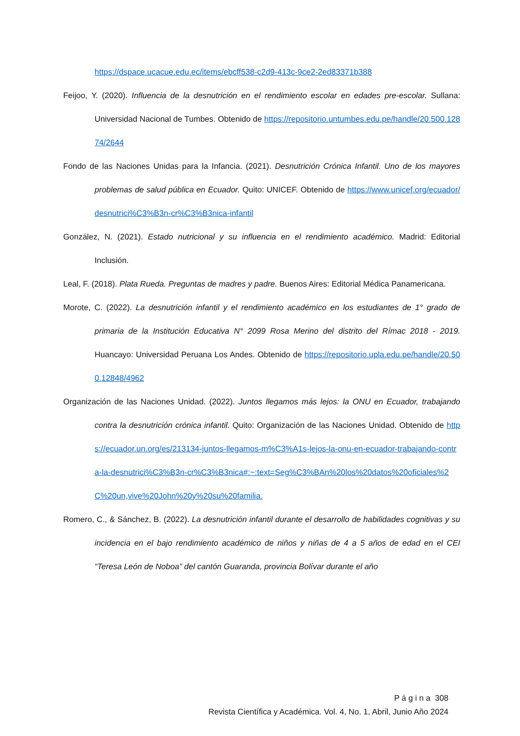https://dspace.ucacue.edu.ec/items/ebcff538-c2d9-413c-9ce2-2ed83371b388
Feijoo, Y. (2020). Influencia de la desnutrición en el rendimiento escolar en edades pre-escolar. Sullana: Universidad Nacional de Tumbes. Obtenido de https://repositorio.untumbes.edu.pe/handle/20.500.12874/2644
Fondo de las Naciones Unidas para la Infancia. (2021). Desnutrición Crónica Infantil. Uno de los mayores problemas de salud pública en Ecuador. Quito: UNICEF. Obtenido de https://www.unicef.org/ecuador/desnutrici%C3%B3n-cr%C3%B3nica-infantil
González, N. (2021). Estado nutricional y su influencia en el rendimiento académico. Madrid: Editorial Inclusión.
Leal, F. (2018). Plata Rueda. Preguntas de madres y padre. Buenos Aires: Editorial Médica Panamericana.
Morote, C. (2022). La desnutrición infantil y el rendimiento académico en los estudiantes de 1° grado de primaria de la Institución Educativa N° 2099 Rosa Merino del distrito del Rímac 2018 - 2019. Huancayo: Universidad Peruana Los Andes. Obtenido de https://repositorio.upla.edu.pe/handle/20.500.12848/4962
Organización de las Naciones Unidad. (2022). Juntos llegamos más lejos: la ONU en Ecuador, trabajando contra la desnutrición crónica infantil. Quito: Organización de las Naciones Unidad. Obtenido de https://ecuador.un.org/es/213134-juntos-llegamos-m%C3%A1s-lejos-la-onu-en-ecuador-trabajando-contra-la-desnutrici%C3%B3n-cr%C3%B3nica#:~:text=Seg%C3%BAn%20los%20datos%20oficiales%2C%20un,vive%20John%20y%20su%20familia.
Romero, C., & Sánchez, B. (2022). La desnutrición infantil durante el desarrollo de habilidades cognitivas y su incidencia en el bajo rendimiento académico de niños y niñas de 4 a 5 años de edad en el CEI “Teresa León de Noboa” del cantón Guaranda, provincia Bolívar durante el año
P á g i n a 308
Revista Científica y Académica. Vol. 4, No. 1, Abril, Junio Año 2024